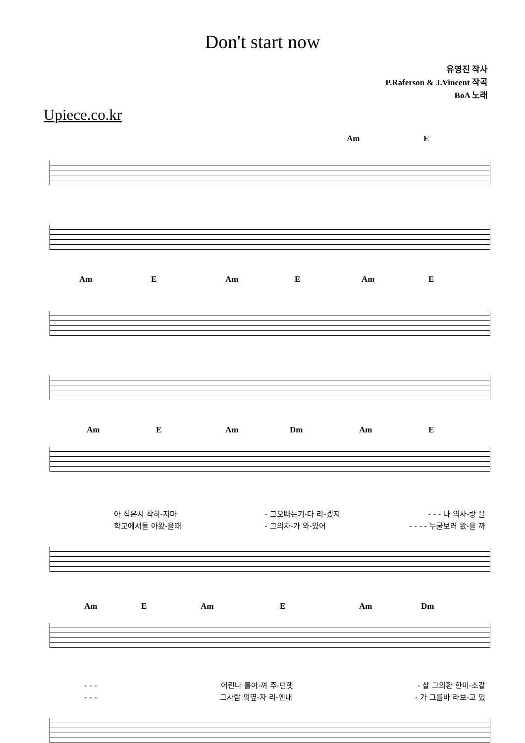Don't start now
유영진 작사
P.Raferson & J.Vincent 작곡
BoA 노래
Upiece.co.kr
Am E
Am E Am E Am E
Am E Am Dm Am E
아 직은시 작하-지마 - 그오빠는기-다 리-겠지 - - - 나 의사-랑 을
학교에서돌 아왔-을때 - 그의차-가 와-있어 - - - - 누굴보러 왔-을 까
Am E Am E Am Dm
- - - 어린나 를아-껴 주-던햇 - 살 그의환 한미-소같
- - - 그사람 의옆-자 리-엔내 - 가 그를바 라보-고 있